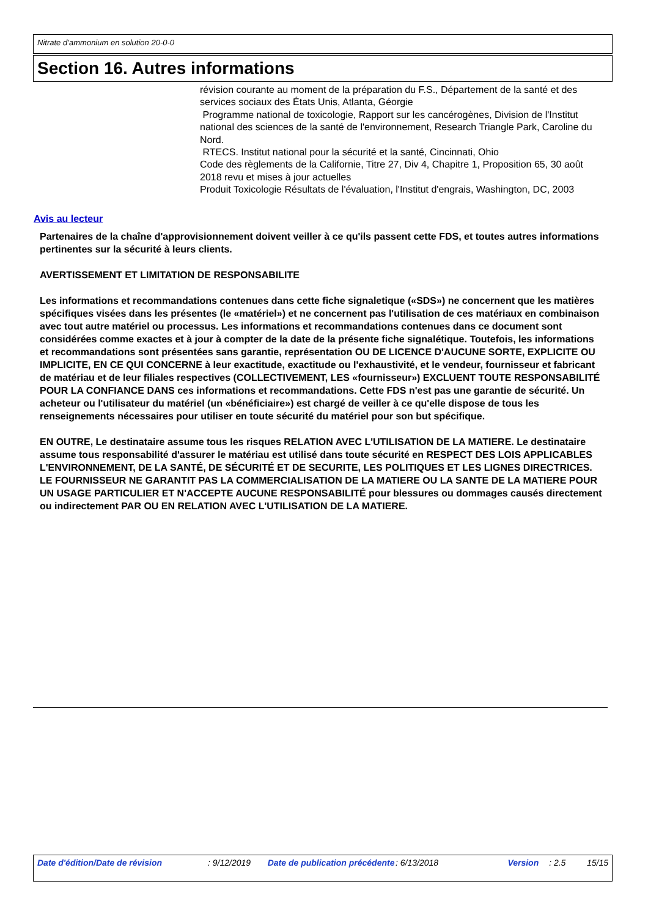Nitrate d’ammonium en solution 20-0-0
Section 16. Autres informations
révision courante au moment de la préparation du F.S., Département de la santé et des services sociaux des États Unis, Atlanta, Géorgie
Programme national de toxicologie, Rapport sur les cancérogènes, Division de l'Institut national des sciences de la santé de l'environnement, Research Triangle Park, Caroline du Nord.
RTECS. Institut national pour la sécurité et la santé, Cincinnati, Ohio
Code des règlements de la Californie, Titre 27, Div 4, Chapitre 1, Proposition 65, 30 août 2018 revu et mises à jour actuelles
Produit Toxicologie Résultats de l'évaluation, l'Institut d'engrais, Washington, DC, 2003
Avis au lecteur
Partenaires de la chaîne d'approvisionnement doivent veiller à ce qu'ils passent cette FDS, et toutes autres informations pertinentes sur la sécurité à leurs clients.
AVERTISSEMENT ET LIMITATION DE RESPONSABILITE
Les informations et recommandations contenues dans cette fiche signaletique («SDS») ne concernent que les matières spécifiques visées dans les présentes (le «matériel») et ne concernent pas l'utilisation de ces matériaux en combinaison avec tout autre matériel ou processus. Les informations et recommandations contenues dans ce document sont considérées comme exactes et à jour à compter de la date de la présente fiche signalétique. Toutefois, les informations et recommandations sont présentées sans garantie, représentation OU DE LICENCE D'AUCUNE SORTE, EXPLICITE OU IMPLICITE, EN CE QUI CONCERNE à leur exactitude, exactitude ou l'exhaustivité, et le vendeur, fournisseur et fabricant de matériau et de leur filiales respectives (COLLECTIVEMENT, LES «fournisseur») EXCLUENT TOUTE RESPONSABILITÉ POUR LA CONFIANCE DANS ces informations et recommandations. Cette FDS n'est pas une garantie de sécurité. Un acheteur ou l'utilisateur du matériel (un «bénéficiaire») est chargé de veiller à ce qu'elle dispose de tous les renseignements nécessaires pour utiliser en toute sécurité du matériel pour son but spécifique.
EN OUTRE, Le destinataire assume tous les risques RELATION AVEC L'UTILISATION DE LA MATIERE. Le destinataire assume tous responsabilité d'assurer le matériau est utilisé dans toute sécurité en RESPECT DES LOIS APPLICABLES L'ENVIRONNEMENT, DE LA SANTÉ, DE SÉCURITÉ ET DE SECURITE, LES POLITIQUES ET LES LIGNES DIRECTRICES. LE FOURNISSEUR NE GARANTIT PAS LA COMMERCIALISATION DE LA MATIERE OU LA SANTE DE LA MATIERE POUR UN USAGE PARTICULIER ET N'ACCEPTE AUCUNE RESPONSABILITÉ pour blessures ou dommages causés directement ou indirectement PAR OU EN RELATION AVEC L'UTILISATION DE LA MATIERE.
Date d'édition/Date de révision : 9/12/2019 Date de publication précédente : 6/13/2018 Version : 2.5 15/15